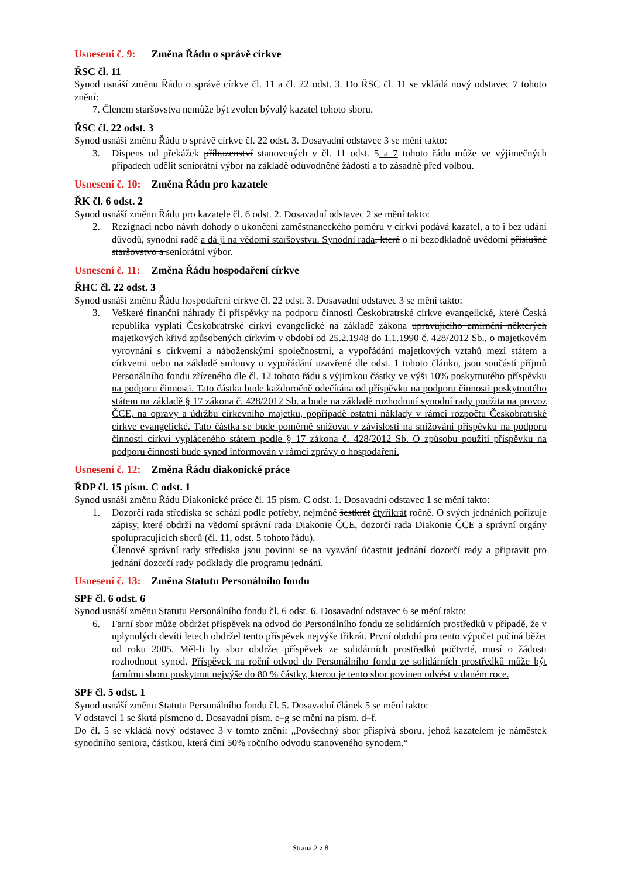Usnesení č. 9: Změna Řádu o správě církve
ŘSC čl. 11
Synod usnáší změnu Řádu o správě církve čl. 11 a čl. 22 odst. 3. Do ŘSC čl. 11 se vkládá nový odstavec 7 tohoto znění:
7. Členem staršovstva nemůže být zvolen bývalý kazatel tohoto sboru.
ŘSC čl. 22 odst. 3
Synod usnáší změnu Řádu o správě církve čl. 22 odst. 3. Dosavadní odstavec 3 se mění takto:
3. Dispens od překážek příbuzenství stanovených v čl. 11 odst. 5 a 7 tohoto řádu může ve výjimečných případech udělit seniorátní výbor na základě odůvodněné žádosti a to zásadně před volbou.
Usnesení č. 10: Změna Řádu pro kazatele
ŘK čl. 6 odst. 2
Synod usnáší změnu Řádu pro kazatele čl. 6 odst. 2. Dosavadní odstavec 2 se mění takto:
2. Rezignaci nebo návrh dohody o ukončení zaměstnaneckého poměru v církvi podává kazatel, a to i bez udání důvodů, synodní radě a dá ji na vědomí staršovstvu. Synodní rada, která o ní bezodkladně uvědomí příslušné staršovstvo a seniorátní výbor.
Usnesení č. 11: Změna Řádu hospodaření církve
ŘHC čl. 22 odst. 3
Synod usnáší změnu Řádu hospodaření církve čl. 22 odst. 3. Dosavadní odstavec 3 se mění takto:
3. Veškeré finanční náhrady či příspěvky na podporu činnosti Českobratrské církve evangelické, které Česká republika vyplatí Českobratrské církvi evangelické na základě zákona upravujícího zmírnění některých majetkových křivd způsobených církvím v období od 25.2.1948 do 1.1.1990 č. 428/2012 Sb., o majetkovém vyrovnání s církvemi a náboženskými společnostmi, a vypořádání majetkových vztahů mezi státem a církvemi nebo na základě smlouvy o vypořádání uzavřené dle odst. 1 tohoto článku, jsou součástí příjmů Personálního fondu zřízeného dle čl. 12 tohoto řádu s výjimkou částky ve výši 10% poskytnutého příspěvku na podporu činnosti. Tato částka bude každoročně odečítána od příspěvku na podporu činnosti poskytnutého státem na základě § 17 zákona č. 428/2012 Sb. a bude na základě rozhodnutí synodní rady použita na provoz ČCE, na opravy a údržbu církevního majetku, popřípadě ostatní náklady v rámci rozpočtu Českobratrské církve evangelické. Tato částka se bude poměrně snižovat v závislosti na snižování příspěvku na podporu činnosti církví vypláceného státem podle § 17 zákona č. 428/2012 Sb. O způsobu použití příspěvku na podporu činnosti bude synod informován v rámci zprávy o hospodaření.
Usnesení č. 12: Změna Řádu diakonické práce
ŘDP čl. 15 písm. C odst. 1
Synod usnáší změnu Řádu Diakonické práce čl. 15 písm. C odst. 1. Dosavadní odstavec 1 se mění takto:
1. Dozorčí rada střediska se schází podle potřeby, nejméně šestkrát čtyřikrát ročně. O svých jednáních pořizuje zápisy, které obdrží na vědomí správní rada Diakonie ČCE, dozorčí rada Diakonie ČCE a správní orgány spolupracujících sborů (čl. 11, odst. 5 tohoto řádu).
Členové správní rady střediska jsou povinni se na vyzvání účastnit jednání dozorčí rady a připravit pro jednání dozorčí rady podklady dle programu jednání.
Usnesení č. 13: Změna Statutu Personálního fondu
SPF čl. 6 odst. 6
Synod usnáší změnu Statutu Personálního fondu čl. 6 odst. 6. Dosavadní odstavec 6 se mění takto:
6. Farní sbor může obdržet příspěvek na odvod do Personálního fondu ze solidárních prostředků v případě, že v uplynulých devíti letech obdržel tento příspěvek nejvýše třikrát. První období pro tento výpočet počíná běžet od roku 2005. Měl-li by sbor obdržet příspěvek ze solidárních prostředků počtvrté, musí o žádosti rozhodnout synod. Příspěvek na roční odvod do Personálního fondu ze solidárních prostředků může být farnímu sboru poskytnut nejvýše do 80 % částky, kterou je tento sbor povinen odvést v daném roce.
SPF čl. 5 odst. 1
Synod usnáší změnu Statutu Personálního fondu čl. 5. Dosavadní článek 5 se mění takto:
V odstavci 1 se škrtá písmeno d. Dosavadní písm. e–g se mění na písm. d–f.
Do čl. 5 se vkládá nový odstavec 3 v tomto znění: „Povšechný sbor přispívá sboru, jehož kazatelem je náměstek synodního seniora, částkou, která činí 50% ročního odvodu stanoveného synodem.“
Strana 2 z 8